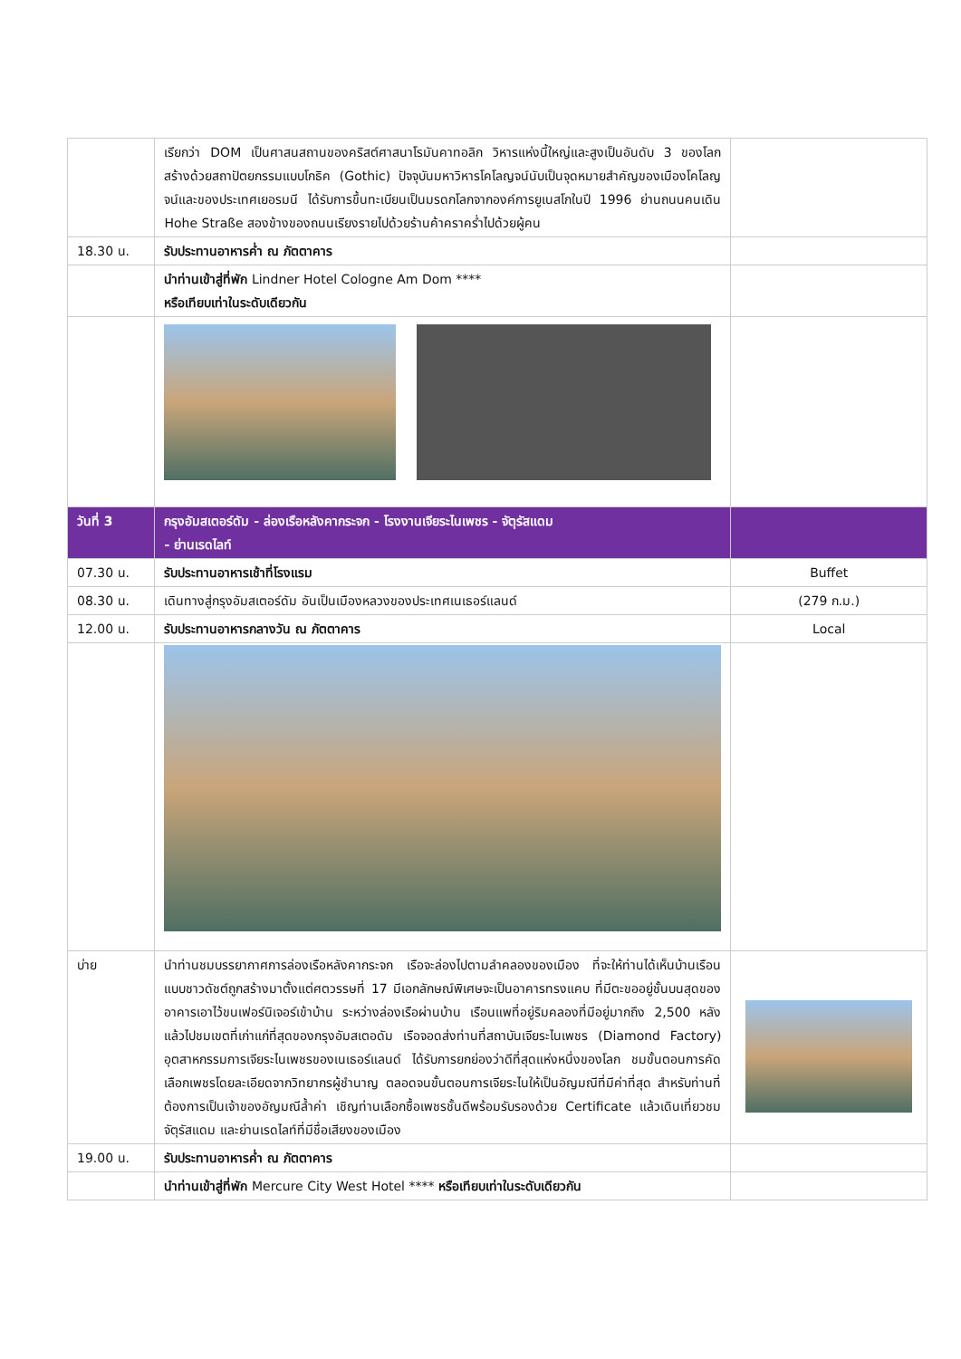| | เรียกว่า DOM เป็นศาสนสถานของคริสต์ศาสนาโรมันคาทอลิก วิหารแห่งนี้ใหญ่และสูงเป็นอันดับ 3 ของโลก สร้างด้วยสถาปัตยกรรมแบบโกธิค (Gothic) ปัจจุบันมหาวิหารโคโลญจน์นับเป็นจุดหมายสำคัญของเมืองโคโลญจน์และของประเทศเยอรมนี ได้รับการขึ้นทะเบียนเป็นมรดกโลกจากองค์การยูเนสโกในปี 1996 ย่านถนนคนเดิน Hohe Straße สองข้างของถนนเรียงรายไปด้วยร้านค้าคราคร่ำไปด้วยผู้คน | |
| 18.30 น. | รับประทานอาหารค่ำ ณ ภัตตาคาร | |
| | นำท่านเข้าสู่ที่พัก Lindner Hotel Cologne Am Dom **** หรือเทียบเท่าในระดับเดียวกัน | |
| วันที่ 3 | กรุงอัมสเตอร์ดัม - ล่องเรือหลังคากระจก - โรงงานเจียระไนเพชร - จัตุรัสแดม - ย่านเรดไลท์ | |
| 07.30 น. | รับประทานอาหารเช้าที่โรงแรม | Buffet |
| 08.30 น. | เดินทางสู่กรุงอัมสเตอร์ดัม อันเป็นเมืองหลวงของประเทศเนเธอร์แลนด์ | (279 ก.ม.) |
| 12.00 น. | รับประทานอาหารกลางวัน ณ ภัตตาคาร | Local |
| บ่าย | นำท่านชมบรรยากาศการล่องเรือหลังคากระจก เรือจะล่องไปตามลำคลองของเมือง ที่จะให้ท่านได้เห็นบ้านเรือนแบบชาวดัชต์ถูกสร้างมาตั้งแต่ศตวรรษที่ 17 มีเอกลักษณ์พิเศษจะเป็นอาคารทรงแคบ ที่มีตะขออยู่ชั้นบนสุดของอาคารเอาไว้ขนเฟอร์นิเจอร์เข้าบ้าน ระหว่างล่องเรือผ่านบ้าน เรือนแพที่อยู่ริมคลองที่มีอยู่มากถึง 2,500 หลัง แล้วไปชมเขตที่เก่าแก่ที่สุดของกรุงอัมสเตอดัม เรือจอดส่งท่านที่สถาบันเจียระไนเพชร (Diamond Factory) อุตสาหกรรมการเจียระไนเพชรของเนเธอร์แลนด์ ได้รับการยกย่องว่าดีที่สุดแห่งหนึ่งของโลก ชมขั้นตอนการคัดเลือกเพชรโดยละเอียดจากวิทยากรผู้ชำนาญ ตลอดจนขั้นตอนการเจียระไนให้เป็นอัญมณีที่มีค่าที่สุด สำหรับท่านที่ต้องการเป็นเจ้าของอัญมณีล้ำค่า เชิญท่านเลือกซื้อเพชรชั้นดีพร้อมรับรองด้วย Certificate แล้วเดินเที่ยวชมจัตุรัสแดม และย่านเรดไลท์ที่มีชื่อเสียงของเมือง | |
| 19.00 น. | รับประทานอาหารค่ำ ณ ภัตตาคาร | |
| | นำท่านเข้าสู่ที่พัก Mercure City West Hotel **** หรือเทียบเท่าในระดับเดียวกัน | |